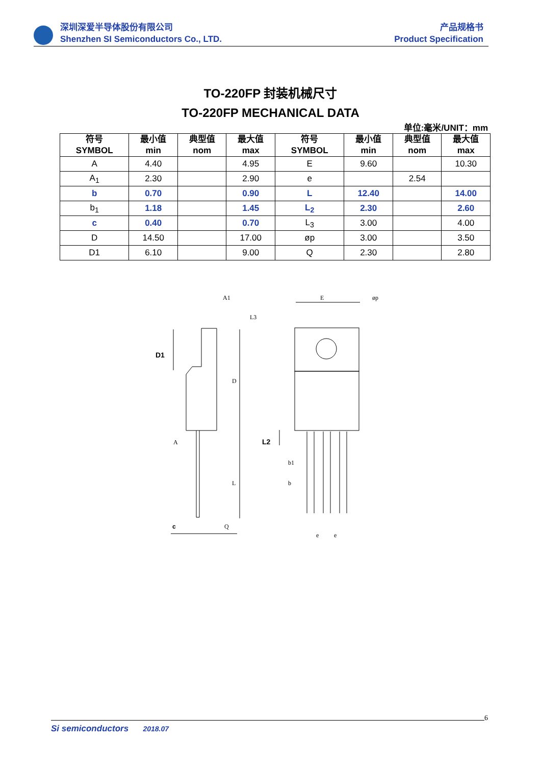深圳深爱半导体股份有限公司
Shenzhen SI Semiconductors Co., LTD.
产品规格书
Product Specification
TO-220FP 封装机械尺寸
TO-220FP MECHANICAL DATA
单位:毫米/UNIT：mm
| 符号 SYMBOL | 最小值 min | 典型值 nom | 最大值 max | 符号 SYMBOL | 最小值 min | 典型值 nom | 最大值 max |
| --- | --- | --- | --- | --- | --- | --- | --- |
| A | 4.40 | | 4.95 | E | 9.60 | | 10.30 |
| A<sub>1</sub> | 2.30 | | 2.90 | e | | 2.54 | |
| b | 0.70 | | 0.90 | L | 12.40 | | 14.00 |
| b<sub>1</sub> | 1.18 | | 1.45 | L<sub>2</sub> | 2.30 | | 2.60 |
| c | 0.40 | | 0.70 | L<sub>3</sub> | 3.00 | | 4.00 |
| D | 14.50 | | 17.00 | øp | 3.00 | | 3.50 |
| D1 | 6.10 | | 9.00 | Q | 2.30 | | 2.80 |
A1
E
øp
D1
D
A
L
L2
b1
b
c
Q
e
e
L3
6
Si semiconductors 2018.07